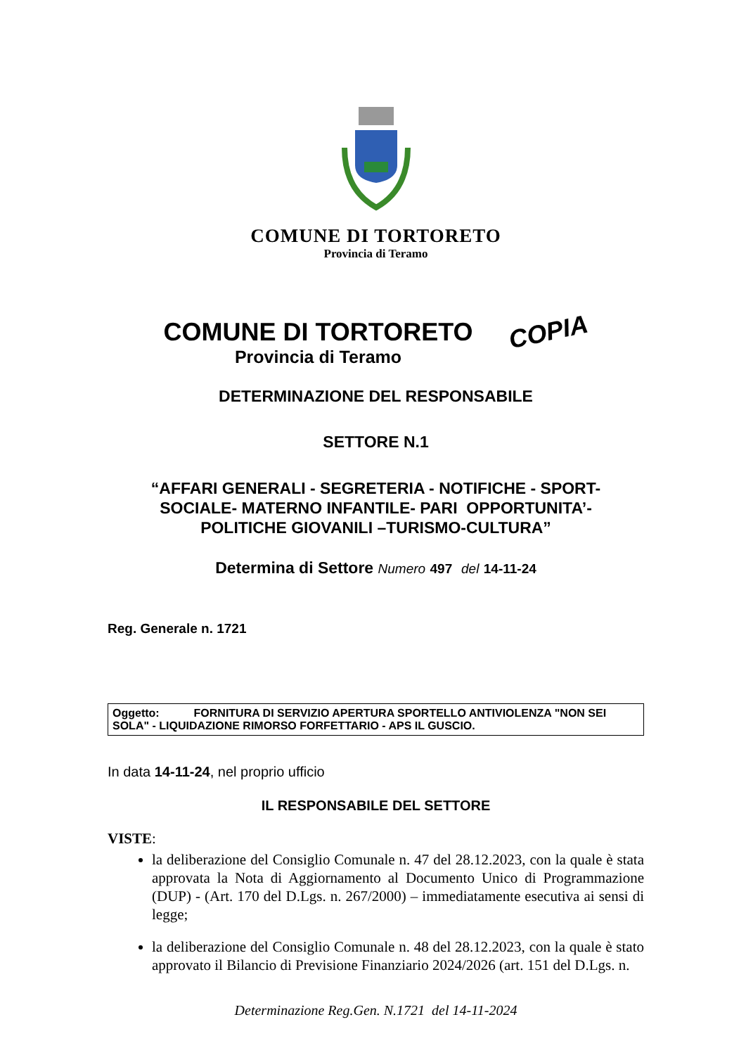COMUNE DI TORTORETO
Provincia di Teramo
COMUNE DI TORTORETO
Provincia di Teramo
COPIA
DETERMINAZIONE DEL RESPONSABILE
SETTORE N.1
“AFFARI GENERALI - SEGRETERIA - NOTIFICHE - SPORT-
SOCIALE- MATERNO INFANTILE- PARI OPPORTUNITA’-
POLITICHE GIOVANILI –TURISMO-CULTURA”
Determina di Settore Numero 497 del 14-11-24
Reg. Generale n. 1721
Oggetto: FORNITURA DI SERVIZIO APERTURA SPORTELLO ANTIVIOLENZA "NON SEI SOLA" - LIQUIDAZIONE RIMORSO FORFETTARIO - APS IL GUSCIO.
In data 14-11-24, nel proprio ufficio
IL RESPONSABILE DEL SETTORE
VISTE:
la deliberazione del Consiglio Comunale n. 47 del 28.12.2023, con la quale è stata approvata la Nota di Aggiornamento al Documento Unico di Programmazione (DUP) - (Art. 170 del D.Lgs. n. 267/2000) – immediatamente esecutiva ai sensi di legge;
la deliberazione del Consiglio Comunale n. 48 del 28.12.2023, con la quale è stato approvato il Bilancio di Previsione Finanziario 2024/2026 (art. 151 del D.Lgs. n.
Determinazione Reg.Gen. N.1721 del 14-11-2024